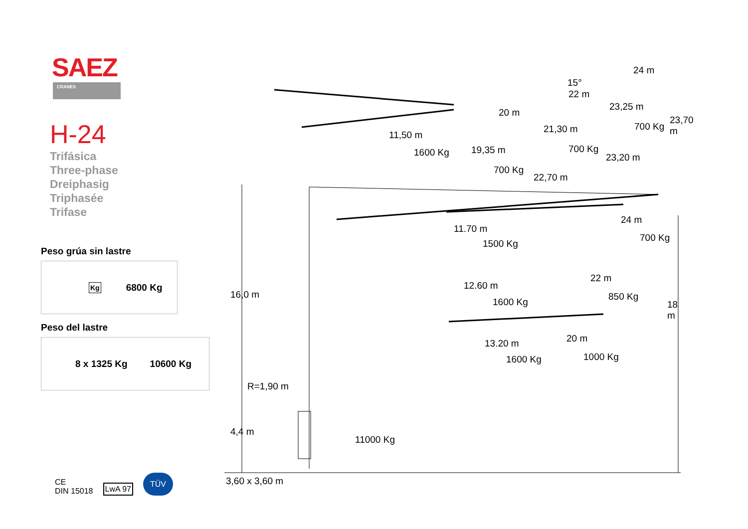SAEZ
CRANES
H-24
Trifásica
Three-phase
Dreiphasig
Triphasée
Trifase
Peso grúa sin lastre
Kg 6800 Kg
Peso del lastre
8 x 1325 Kg 10600 Kg
11,50 m
1600 Kg 19,35 m
700 Kg
20 m
21,30 m
700 Kg
15°
22 m
23,25 m
700 Kg
24 m
22,70 m
23,20 m
23,70 m
11.70 m
1500 Kg
24 m
700 Kg
12.60 m
1600 Kg
22 m
850 Kg
18 m
13.20 m
1600 Kg
20 m
1000 Kg
16,0 m
R=1,90 m
4,4 m
11000 Kg
3,60 x 3,60 m
CE
DIN 15018
LwA 97
TÜV